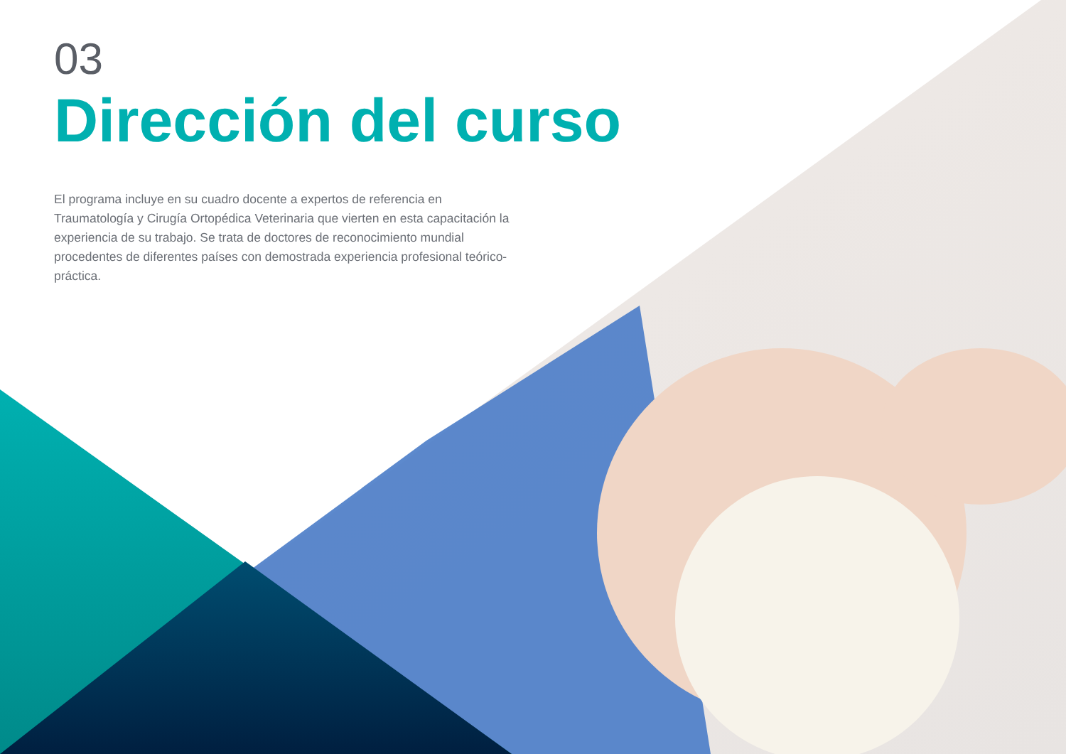03
Dirección del curso
El programa incluye en su cuadro docente a expertos de referencia en Traumatología y Cirugía Ortopédica Veterinaria que vierten en esta capacitación la experiencia de su trabajo. Se trata de doctores de reconocimiento mundial procedentes de diferentes países con demostrada experiencia profesional teórico-práctica.